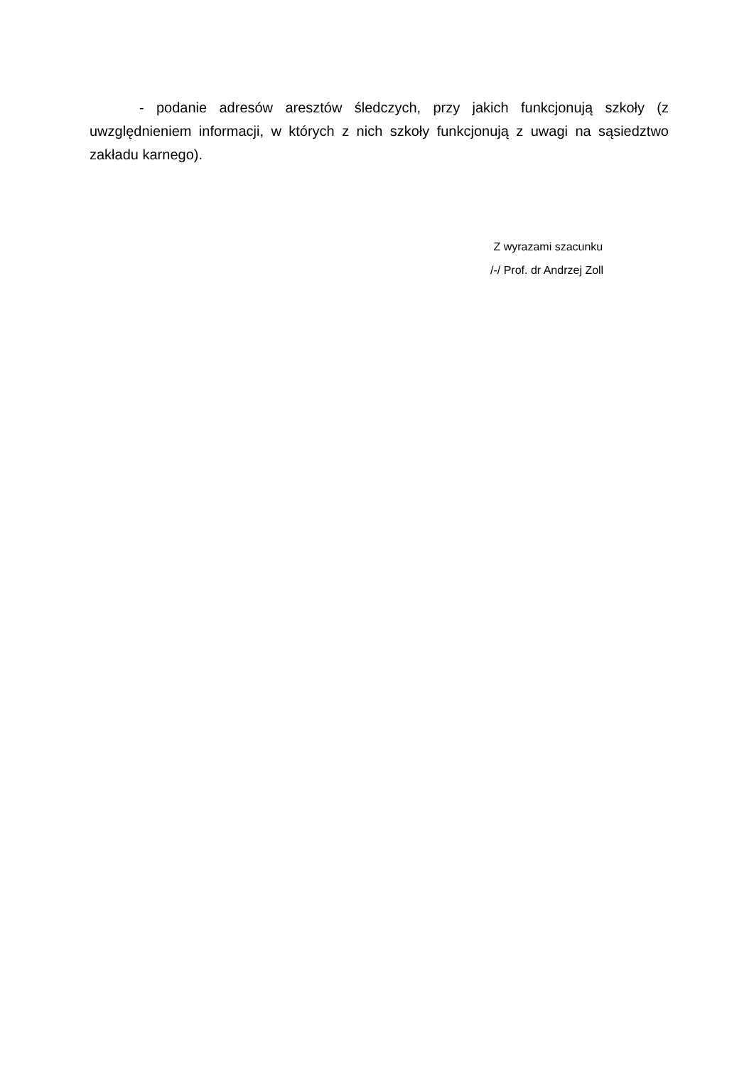- podanie adresów aresztów śledczych, przy jakich funkcjonują szkoły (z uwzględnieniem informacji, w których z nich szkoły funkcjonują z uwagi na sąsiedztwo zakładu karnego).
Z wyrazami szacunku
/-/ Prof. dr Andrzej Zoll